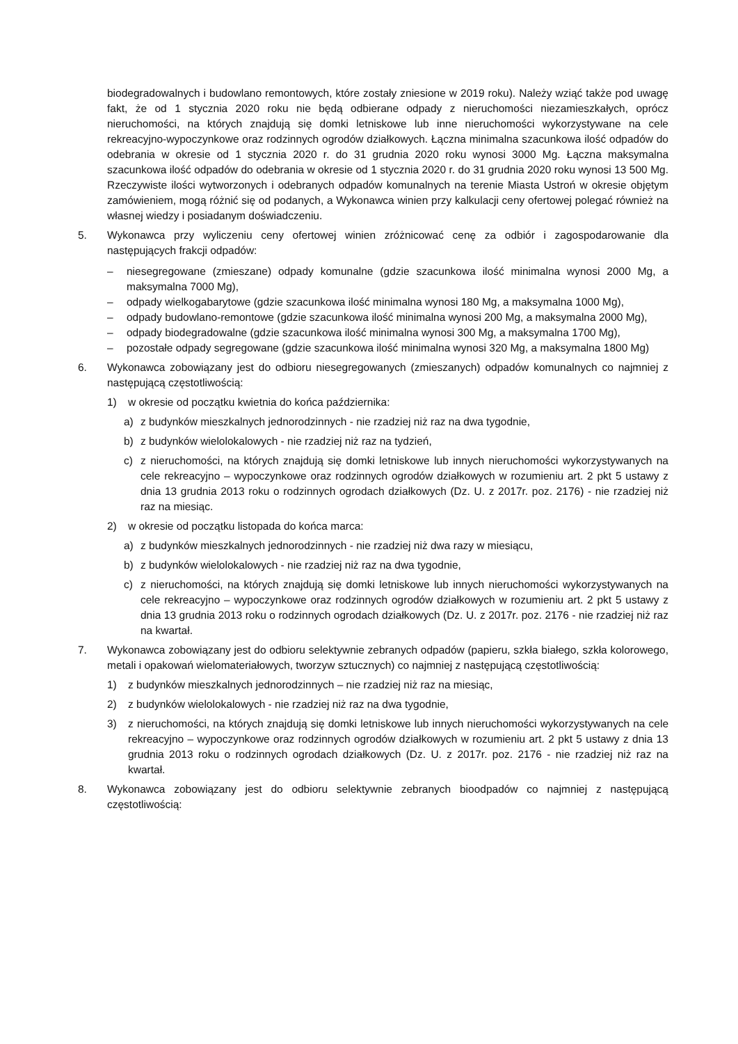biodegradowalnych i budowlano remontowych, które zostały zniesione w 2019 roku). Należy wziąć także pod uwagę fakt, że od 1 stycznia 2020 roku nie będą odbierane odpady z nieruchomości niezamieszkałych, oprócz nieruchomości, na których znajdują się domki letniskowe lub inne nieruchomości wykorzystywane na cele rekreacyjno-wypoczynkowe oraz rodzinnych ogrodów działkowych. Łączna minimalna szacunkowa ilość odpadów do odebrania w okresie od 1 stycznia 2020 r. do 31 grudnia 2020 roku wynosi 3000 Mg. Łączna maksymalna szacunkowa ilość odpadów do odebrania w okresie od 1 stycznia 2020 r. do 31 grudnia 2020 roku wynosi 13 500 Mg. Rzeczywiste ilości wytworzonych i odebranych odpadów komunalnych na terenie Miasta Ustroń w okresie objętym zamówieniem, mogą różnić się od podanych, a Wykonawca winien przy kalkulacji ceny ofertowej polegać również na własnej wiedzy i posiadanym doświadczeniu.
5. Wykonawca przy wyliczeniu ceny ofertowej winien zróżnicować cenę za odbiór i zagospodarowanie dla następujących frakcji odpadów:
– niesegregowane (zmieszane) odpady komunalne (gdzie szacunkowa ilość minimalna wynosi 2000 Mg, a maksymalna 7000 Mg),
– odpady wielkogabarytowe (gdzie szacunkowa ilość minimalna wynosi 180 Mg, a maksymalna 1000 Mg),
– odpady budowlano-remontowe (gdzie szacunkowa ilość minimalna wynosi 200 Mg, a maksymalna 2000 Mg),
– odpady biodegradowalne (gdzie szacunkowa ilość minimalna wynosi 300 Mg, a maksymalna 1700 Mg),
– pozostałe odpady segregowane (gdzie szacunkowa ilość minimalna wynosi 320 Mg, a maksymalna 1800 Mg)
6. Wykonawca zobowiązany jest do odbioru niesegregowanych (zmieszanych) odpadów komunalnych co najmniej z następującą częstotliwością:
1) w okresie od początku kwietnia do końca października:
a) z budynków mieszkalnych jednorodzinnych - nie rzadziej niż raz na dwa tygodnie,
b) z budynków wielolokalowych - nie rzadziej niż raz na tydzień,
c) z nieruchomości, na których znajdują się domki letniskowe lub innych nieruchomości wykorzystywanych na cele rekreacyjno – wypoczynkowe oraz rodzinnych ogrodów działkowych w rozumieniu art. 2 pkt 5 ustawy z dnia 13 grudnia 2013 roku o rodzinnych ogrodach działkowych (Dz. U. z 2017r. poz. 2176) - nie rzadziej niż raz na miesiąc.
2) w okresie od początku listopada do końca marca:
a) z budynków mieszkalnych jednorodzinnych - nie rzadziej niż dwa razy w miesiącu,
b) z budynków wielolokalowych - nie rzadziej niż raz na dwa tygodnie,
c) z nieruchomości, na których znajdują się domki letniskowe lub innych nieruchomości wykorzystywanych na cele rekreacyjno – wypoczynkowe oraz rodzinnych ogrodów działkowych w rozumieniu art. 2 pkt 5 ustawy z dnia 13 grudnia 2013 roku o rodzinnych ogrodach działkowych (Dz. U. z 2017r. poz. 2176 - nie rzadziej niż raz na kwartał.
7. Wykonawca zobowiązany jest do odbioru selektywnie zebranych odpadów (papieru, szkła białego, szkła kolorowego, metali i opakowań wielomateriałowych, tworzyw sztucznych) co najmniej z następującą częstotliwością:
1) z budynków mieszkalnych jednorodzinnych – nie rzadziej niż raz na miesiąc,
2) z budynków wielolokalowych - nie rzadziej niż raz na dwa tygodnie,
3) z nieruchomości, na których znajdują się domki letniskowe lub innych nieruchomości wykorzystywanych na cele rekreacyjno – wypoczynkowe oraz rodzinnych ogrodów działkowych w rozumieniu art. 2 pkt 5 ustawy z dnia 13 grudnia 2013 roku o rodzinnych ogrodach działkowych (Dz. U. z 2017r. poz. 2176 - nie rzadziej niż raz na kwartał.
8. Wykonawca zobowiązany jest do odbioru selektywnie zebranych bioodpadów co najmniej z następującą częstotliwością: